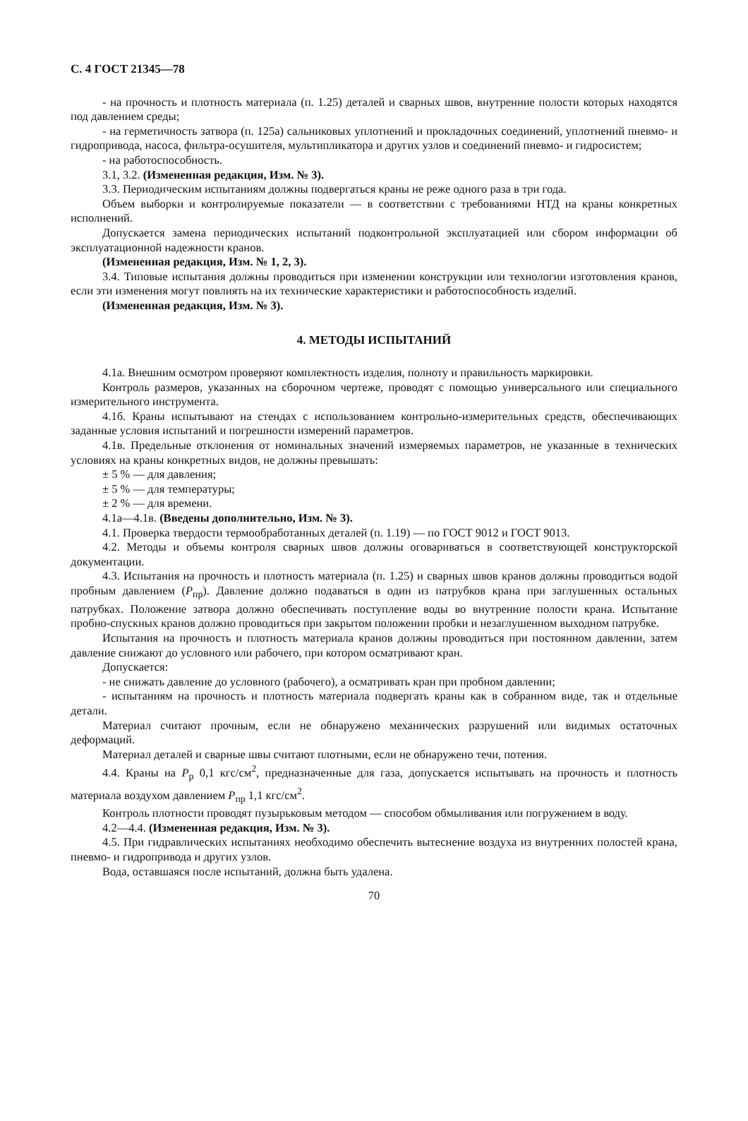С. 4 ГОСТ 21345—78
- на прочность и плотность материала (п. 1.25) деталей и сварных швов, внутренние полости которых находятся под давлением среды;
- на герметичность затвора (п. 125а) сальниковых уплотнений и прокладочных соединений, уплотнений пневмо- и гидропривода, насоса, фильтра-осушителя, мультипликатора и других узлов и соединений пневмо- и гидросистем;
- на работоспособность.
3.1, 3.2. (Измененная редакция, Изм. № 3).
3.3. Периодическим испытаниям должны подвергаться краны не реже одного раза в три года.
Объем выборки и контролируемые показатели — в соответствии с требованиями НТД на краны конкретных исполнений.
Допускается замена периодических испытаний подконтрольной эксплуатацией или сбором информации об эксплуатационной надежности кранов.
(Измененная редакция, Изм. № 1, 2, 3).
3.4. Типовые испытания должны проводиться при изменении конструкции или технологии изготовления кранов, если эти изменения могут повлиять на их технические характеристики и работоспособность изделий.
(Измененная редакция, Изм. № 3).
4. МЕТОДЫ ИСПЫТАНИЙ
4.1а. Внешним осмотром проверяют комплектность изделия, полноту и правильность маркировки.
Контроль размеров, указанных на сборочном чертеже, проводят с помощью универсального или специального измерительного инструмента.
4.1б. Краны испытывают на стендах с использованием контрольно-измерительных средств, обеспечивающих заданные условия испытаний и погрешности измерений параметров.
4.1в. Предельные отклонения от номинальных значений измеряемых параметров, не указанные в технических условиях на краны конкретных видов, не должны превышать:
± 5 % — для давления;
± 5 % — для температуры;
± 2 % — для времени.
4.1а—4.1в. (Введены дополнительно, Изм. № 3).
4.1. Проверка твердости термообработанных деталей (п. 1.19) — по ГОСТ 9012 и ГОСТ 9013.
4.2. Методы и объемы контроля сварных швов должны оговариваться в соответствующей конструкторской документации.
4.3. Испытания на прочность и плотность материала (п. 1.25) и сварных швов кранов должны проводиться водой пробным давлением (P<sub>пр</sub>). Давление должно подаваться в один из патрубков крана при заглушенных остальных патрубках. Положение затвора должно обеспечивать поступление воды во внутренние полости крана. Испытание пробно-спускных кранов должно проводиться при закрытом положении пробки и незаглушенном выходном патрубке.
Испытания на прочность и плотность материала кранов должны проводиться при постоянном давлении, затем давление снижают до условного или рабочего, при котором осматривают кран.
Допускается:
- не снижать давление до условного (рабочего), а осматривать кран при пробном давлении;
- испытаниям на прочность и плотность материала подвергать краны как в собранном виде, так и отдельные детали.
Материал считают прочным, если не обнаружено механических разрушений или видимых остаточных деформаций.
Материал деталей и сварные швы считают плотными, если не обнаружено течи, потения.
4.4. Краны на P<sub>р</sub> 0,1 кгс/см<sup>2</sup>, предназначенные для газа, допускается испытывать на прочность и плотность материала воздухом давлением P<sub>пр</sub> 1,1 кгс/см<sup>2</sup>.
Контроль плотности проводят пузырьковым методом — способом обмыливания или погружением в воду.
4.2—4.4. (Измененная редакция, Изм. № 3).
4.5. При гидравлических испытаниях необходимо обеспечить вытеснение воздуха из внутренних полостей крана, пневмо- и гидропривода и других узлов.
Вода, оставшаяся после испытаний, должна быть удалена.
70